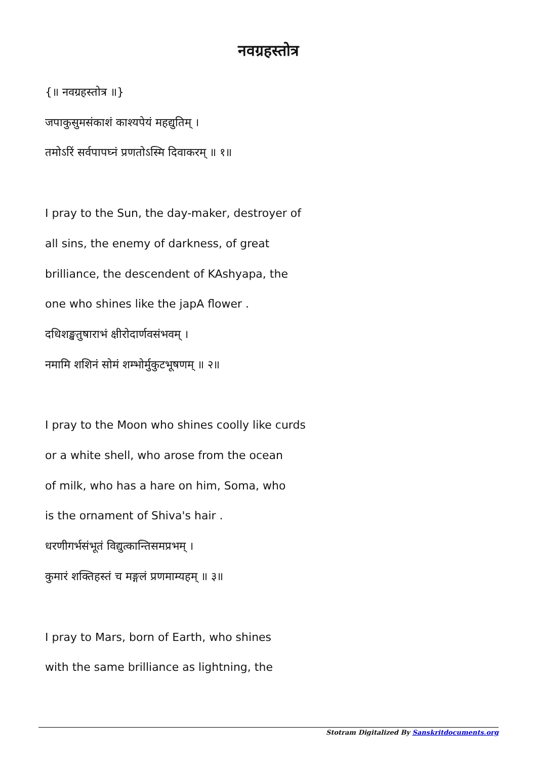नवग्रहस्तोत्र
{॥ नवग्रहस्तोत्र ॥}
जपाकुसुमसंकाशं काश्यपेयं महद्युतिम् ।
तमोऽरिं सर्वपापघ्नं प्रणतोऽस्मि दिवाकरम् ॥ १॥
I pray to the Sun, the day-maker, destroyer of
all sins, the enemy of darkness, of great
brilliance, the descendent of KAshyapa, the
one who shines like the japA flower .
दधिशङ्खतुषाराभं क्षीरोदार्णवसंभवम् ।
नमामि शशिनं सोमं शम्भोर्मुकुटभूषणम् ॥ २॥
I pray to the Moon who shines coolly like curds
or a white shell, who arose from the ocean
of milk, who has a hare on him, Soma, who
is the ornament of Shiva's hair .
धरणीगर्भसंभूतं विद्युत्कान्तिसमप्रभम् ।
कुमारं शक्तिहस्तं च मङ्गलं प्रणमाम्यहम् ॥ ३॥
I pray to Mars, born of Earth, who shines
with the same brilliance as lightning, the
Stotram Digitalized By Sanskritdocuments.org